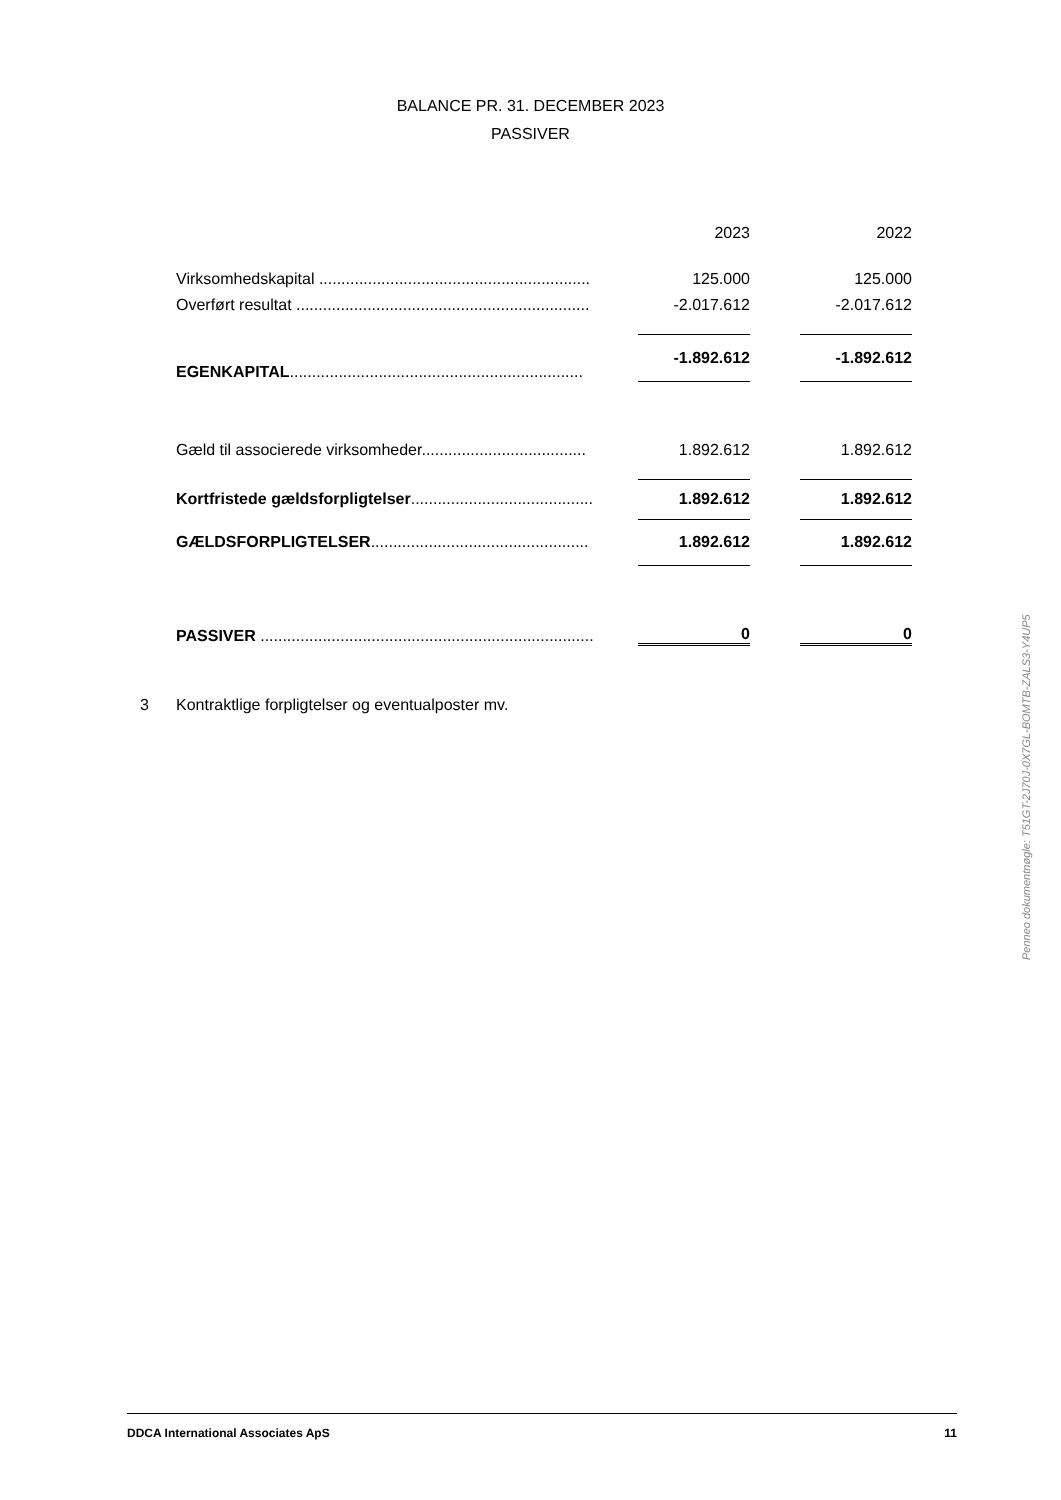BALANCE PR. 31. DECEMBER 2023
PASSIVER
| | 2023 | | 2022 |
| Virksomhedskapital ............................................................. | 125.000 | | 125.000 |
| Overført resultat .................................................................. | -2.017.612 | | -2.017.612 |
| EGENKAPITAL .................................................................. | -1.892.612 | | -1.892.612 |
| Gæld til associerede virksomheder..................................... | 1.892.612 | | 1.892.612 |
| Kortfristede gældsforpligtelser ......................................... | 1.892.612 | | 1.892.612 |
| GÆLDSFORPLIGTELSER ................................................. | 1.892.612 | | 1.892.612 |
| PASSIVER ........................................................................... | 0 | | 0 |
3 Kontraktlige forpligtelser og eventualposter mv.
Penneo dokumentnøgle: T51GT-2J70J-0X7GL-BOMTB-ZALS3-Y4UP5
DDCA International Associates ApS 11